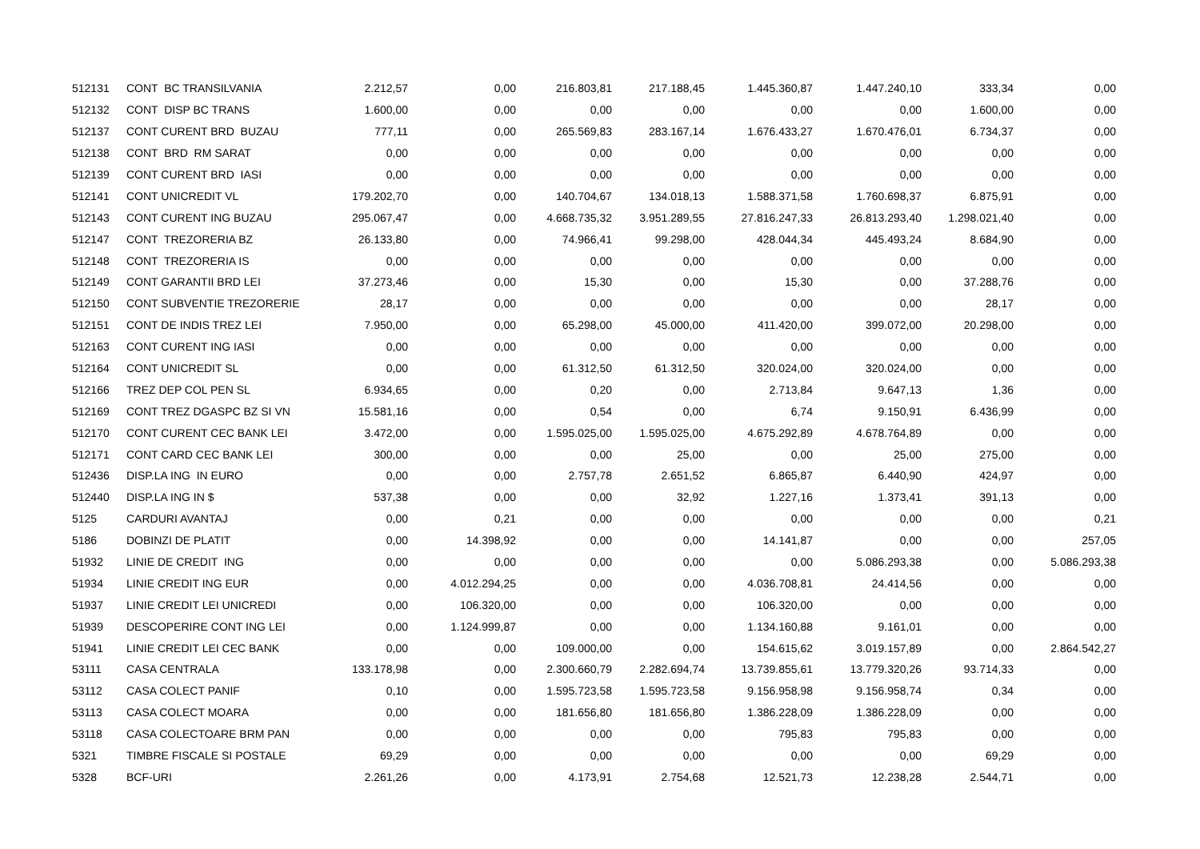| 512131 | CONT BC TRANSILVANIA | 2.212,57 | 0,00 | 216.803,81 | 217.188,45 | 1.445.360,87 | 1.447.240,10 | 333,34 | 0,00 |
| 512132 | CONT DISP BC TRANS | 1.600,00 | 0,00 | 0,00 | 0,00 | 0,00 | 0,00 | 1.600,00 | 0,00 |
| 512137 | CONT CURENT BRD BUZAU | 777,11 | 0,00 | 265.569,83 | 283.167,14 | 1.676.433,27 | 1.670.476,01 | 6.734,37 | 0,00 |
| 512138 | CONT BRD RM SARAT | 0,00 | 0,00 | 0,00 | 0,00 | 0,00 | 0,00 | 0,00 | 0,00 |
| 512139 | CONT CURENT BRD IASI | 0,00 | 0,00 | 0,00 | 0,00 | 0,00 | 0,00 | 0,00 | 0,00 |
| 512141 | CONT UNICREDIT VL | 179.202,70 | 0,00 | 140.704,67 | 134.018,13 | 1.588.371,58 | 1.760.698,37 | 6.875,91 | 0,00 |
| 512143 | CONT CURENT ING BUZAU | 295.067,47 | 0,00 | 4.668.735,32 | 3.951.289,55 | 27.816.247,33 | 26.813.293,40 | 1.298.021,40 | 0,00 |
| 512147 | CONT TREZORERIA BZ | 26.133,80 | 0,00 | 74.966,41 | 99.298,00 | 428.044,34 | 445.493,24 | 8.684,90 | 0,00 |
| 512148 | CONT TREZORERIA IS | 0,00 | 0,00 | 0,00 | 0,00 | 0,00 | 0,00 | 0,00 | 0,00 |
| 512149 | CONT GARANTII BRD LEI | 37.273,46 | 0,00 | 15,30 | 0,00 | 15,30 | 0,00 | 37.288,76 | 0,00 |
| 512150 | CONT SUBVENTIE TREZORERIE | 28,17 | 0,00 | 0,00 | 0,00 | 0,00 | 0,00 | 28,17 | 0,00 |
| 512151 | CONT DE INDIS TREZ LEI | 7.950,00 | 0,00 | 65.298,00 | 45.000,00 | 411.420,00 | 399.072,00 | 20.298,00 | 0,00 |
| 512163 | CONT CURENT ING IASI | 0,00 | 0,00 | 0,00 | 0,00 | 0,00 | 0,00 | 0,00 | 0,00 |
| 512164 | CONT UNICREDIT SL | 0,00 | 0,00 | 61.312,50 | 61.312,50 | 320.024,00 | 320.024,00 | 0,00 | 0,00 |
| 512166 | TREZ DEP COL PEN SL | 6.934,65 | 0,00 | 0,20 | 0,00 | 2.713,84 | 9.647,13 | 1,36 | 0,00 |
| 512169 | CONT TREZ DGASPC BZ SI VN | 15.581,16 | 0,00 | 0,54 | 0,00 | 6,74 | 9.150,91 | 6.436,99 | 0,00 |
| 512170 | CONT CURENT CEC BANK LEI | 3.472,00 | 0,00 | 1.595.025,00 | 1.595.025,00 | 4.675.292,89 | 4.678.764,89 | 0,00 | 0,00 |
| 512171 | CONT CARD CEC BANK LEI | 300,00 | 0,00 | 0,00 | 25,00 | 0,00 | 25,00 | 275,00 | 0,00 |
| 512436 | DISP.LA ING IN EURO | 0,00 | 0,00 | 2.757,78 | 2.651,52 | 6.865,87 | 6.440,90 | 424,97 | 0,00 |
| 512440 | DISP.LA ING IN $ | 537,38 | 0,00 | 0,00 | 32,92 | 1.227,16 | 1.373,41 | 391,13 | 0,00 |
| 5125 | CARDURI AVANTAJ | 0,00 | 0,21 | 0,00 | 0,00 | 0,00 | 0,00 | 0,00 | 0,21 |
| 5186 | DOBINZI DE PLATIT | 0,00 | 14.398,92 | 0,00 | 0,00 | 14.141,87 | 0,00 | 0,00 | 257,05 |
| 51932 | LINIE DE CREDIT ING | 0,00 | 0,00 | 0,00 | 0,00 | 0,00 | 5.086.293,38 | 0,00 | 5.086.293,38 |
| 51934 | LINIE CREDIT ING EUR | 0,00 | 4.012.294,25 | 0,00 | 0,00 | 4.036.708,81 | 24.414,56 | 0,00 | 0,00 |
| 51937 | LINIE CREDIT LEI UNICREDI | 0,00 | 106.320,00 | 0,00 | 0,00 | 106.320,00 | 0,00 | 0,00 | 0,00 |
| 51939 | DESCOPERIRE CONT ING LEI | 0,00 | 1.124.999,87 | 0,00 | 0,00 | 1.134.160,88 | 9.161,01 | 0,00 | 0,00 |
| 51941 | LINIE CREDIT LEI CEC BANK | 0,00 | 0,00 | 109.000,00 | 0,00 | 154.615,62 | 3.019.157,89 | 0,00 | 2.864.542,27 |
| 53111 | CASA CENTRALA | 133.178,98 | 0,00 | 2.300.660,79 | 2.282.694,74 | 13.739.855,61 | 13.779.320,26 | 93.714,33 | 0,00 |
| 53112 | CASA COLECT PANIF | 0,10 | 0,00 | 1.595.723,58 | 1.595.723,58 | 9.156.958,98 | 9.156.958,74 | 0,34 | 0,00 |
| 53113 | CASA COLECT MOARA | 0,00 | 0,00 | 181.656,80 | 181.656,80 | 1.386.228,09 | 1.386.228,09 | 0,00 | 0,00 |
| 53118 | CASA COLECTOARE BRM PAN | 0,00 | 0,00 | 0,00 | 0,00 | 795,83 | 795,83 | 0,00 | 0,00 |
| 5321 | TIMBRE FISCALE SI POSTALE | 69,29 | 0,00 | 0,00 | 0,00 | 0,00 | 0,00 | 69,29 | 0,00 |
| 5328 | BCF-URI | 2.261,26 | 0,00 | 4.173,91 | 2.754,68 | 12.521,73 | 12.238,28 | 2.544,71 | 0,00 |